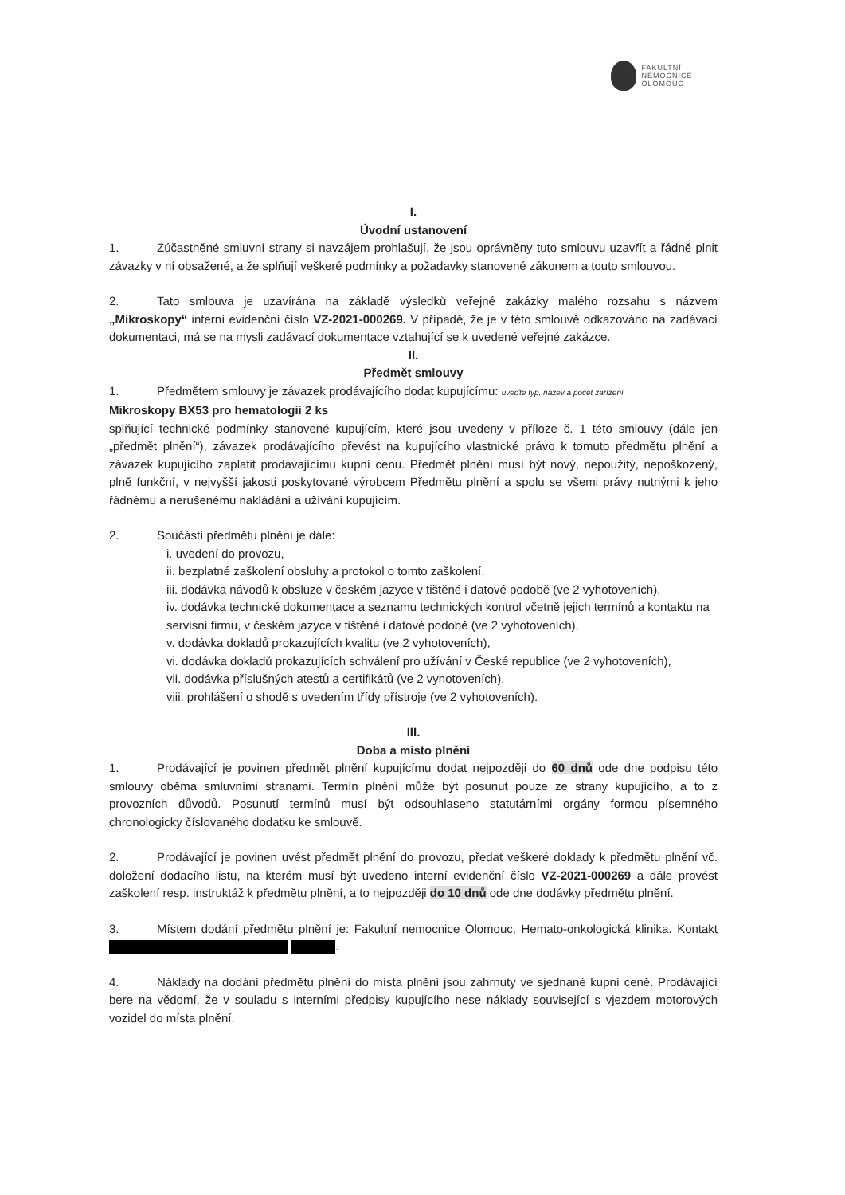FAKULTNÍ NEMOCNICE
OLOMOUC
I.
Úvodní ustanovení
1. Zúčastněné smluvní strany si navzájem prohlašují, že jsou oprávněny tuto smlouvu uzavřít a řádně plnit závazky v ní obsažené, a že splňují veškeré podmínky a požadavky stanovené zákonem a touto smlouvou.
2. Tato smlouva je uzavírána na základě výsledků veřejné zakázky malého rozsahu s názvem „Mikroskopy“ interní evidenční číslo VZ-2021-000269. V případě, že je v této smlouvě odkazováno na zadávací dokumentaci, má se na mysli zadávací dokumentace vztahující se k uvedené veřejné zakázce.
II.
Předmět smlouvy
1. Předmětem smlouvy je závazek prodávajícího dodat kupujícímu: uveďte typ, název a počet zařízení
Mikroskopy BX53 pro hematologii 2 ks
splňující technické podmínky stanovené kupujícím, které jsou uvedeny v příloze č. 1 této smlouvy (dále jen „předmět plnění“), závazek prodávajícího převést na kupujícího vlastnické právo k tomuto předmětu plnění a závazek kupujícího zaplatit prodávajícímu kupní cenu. Předmět plnění musí být nový, nepoužitý, nepoškozený, plně funkční, v nejvyšší jakosti poskytované výrobcem Předmětu plnění a spolu se všemi právy nutnými k jeho řádnému a nerušenému nakládání a užívání kupujícím.
2. Součástí předmětu plnění je dále:
i. uvedení do provozu,
ii. bezplatné zaškolení obsluhy a protokol o tomto zaškolení,
iii. dodávka návodů k obsluze v českém jazyce v tištěné i datové podobě (ve 2 vyhotoveních),
iv. dodávka technické dokumentace a seznamu technických kontrol včetně jejich termínů a kontaktu na servisní firmu, v českém jazyce v tištěné i datové podobě (ve 2 vyhotoveních),
v. dodávka dokladů prokazujících kvalitu (ve 2 vyhotoveních),
vi. dodávka dokladů prokazujících schválení pro užívání v České republice (ve 2 vyhotoveních),
vii. dodávka příslušných atestů a certifikátů (ve 2 vyhotoveních),
viii. prohlášení o shodě s uvedením třídy přístroje (ve 2 vyhotoveních).
III.
Doba a místo plnění
1. Prodávající je povinen předmět plnění kupujícímu dodat nejpozději do 60 dnů ode dne podpisu této smlouvy oběma smluvními stranami. Termín plnění může být posunut pouze ze strany kupujícího, a to z provozních důvodů. Posunutí termínů musí být odsouhlaseno statutárními orgány formou písemného chronologicky číslovaného dodatku ke smlouvě.
2. Prodávající je povinen uvést předmět plnění do provozu, předat veškeré doklady k předmětu plnění vč. doložení dodacího listu, na kterém musí být uvedeno interní evidenční číslo VZ-2021-000269 a dále provést zaškolení resp. instruktáž k předmětu plnění, a to nejpozději do 10 dnů ode dne dodávky předmětu plnění.
3. Místem dodání předmětu plnění je: Fakultní nemocnice Olomouc, Hemato-onkologická klinika. Kontakt .
4. Náklady na dodání předmětu plnění do místa plnění jsou zahrnuty ve sjednané kupní ceně. Prodávající bere na vědomí, že v souladu s interními předpisy kupujícího nese náklady související s vjezdem motorových vozidel do místa plnění.